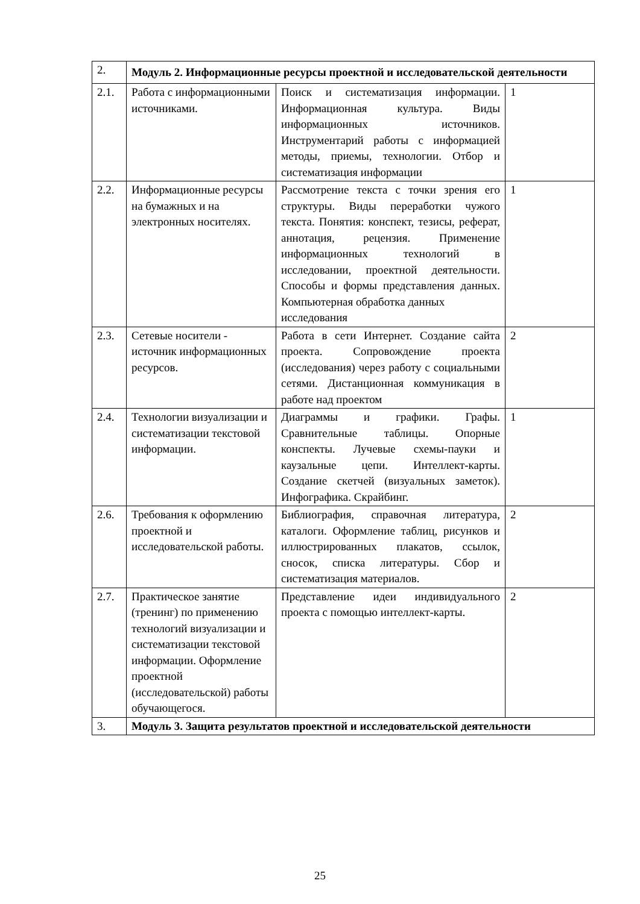| 2. | Модуль 2. Информационные ресурсы проектной и исследовательской деятельности | | |
| 2.1. | Работа с информационными источниками. | Поиск и систематизация информации. Информационная культура. Виды информационных источников. Инструментарий работы с информацией методы, приемы, технологии. Отбор и систематизация информации | 1 |
| 2.2. | Информационные ресурсы на бумажных и на электронных носителях. | Рассмотрение текста с точки зрения его структуры. Виды переработки чужого текста. Понятия: конспект, тезисы, реферат, аннотация, рецензия. Применение информационных технологий в исследовании, проектной деятельности. Способы и формы представления данных. Компьютерная обработка данных исследования | 1 |
| 2.3. | Сетевые носители - источник информационных ресурсов. | Работа в сети Интернет. Создание сайта проекта. Сопровождение проекта (исследования) через работу с социальными сетями. Дистанционная коммуникация в работе над проектом | 2 |
| 2.4. | Технологии визуализации и систематизации текстовой информации. | Диаграммы и графики. Графы. Сравнительные таблицы. Опорные конспекты. Лучевые схемы-пауки и каузальные цепи. Интеллект-карты. Создание скетчей (визуальных заметок). Инфографика. Скрайбинг. | 1 |
| 2.6. | Требования к оформлению проектной и исследовательской работы. | Библиография, справочная литература, каталоги. Оформление таблиц, рисунков и иллюстрированных плакатов, ссылок, сносок, списка литературы. Сбор и систематизация материалов. | 2 |
| 2.7. | Практическое занятие (тренинг) по применению технологий визуализации и систематизации текстовой информации. Оформление проектной (исследовательской) работы обучающегося. | Представление идеи индивидуального проекта с помощью интеллект-карты. | 2 |
| 3. | Модуль 3. Защита результатов проектной и исследовательской деятельности | | |
25